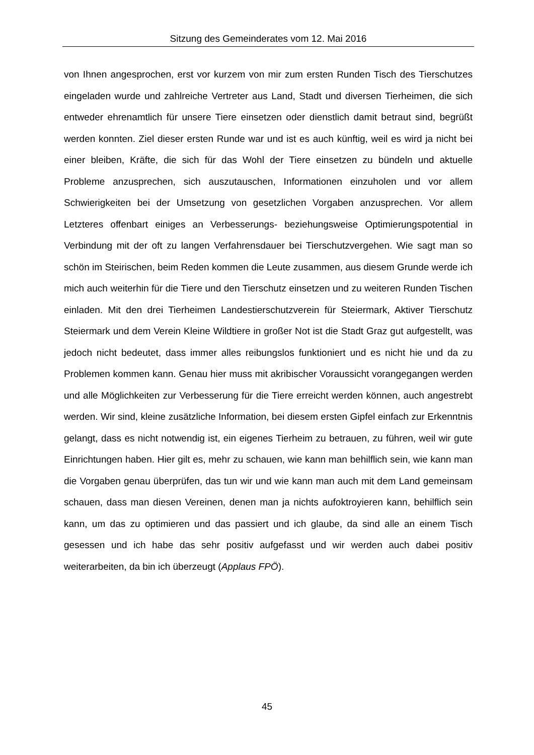Sitzung des Gemeinderates vom 12. Mai 2016
von Ihnen angesprochen, erst vor kurzem von mir zum ersten Runden Tisch des Tierschutzes eingeladen wurde und zahlreiche Vertreter aus Land, Stadt und diversen Tierheimen, die sich entweder ehrenamtlich für unsere Tiere einsetzen oder dienstlich damit betraut sind, begrüßt werden konnten. Ziel dieser ersten Runde war und ist es auch künftig, weil es wird ja nicht bei einer bleiben, Kräfte, die sich für das Wohl der Tiere einsetzen zu bündeln und aktuelle Probleme anzusprechen, sich auszutauschen, Informationen einzuholen und vor allem Schwierigkeiten bei der Umsetzung von gesetzlichen Vorgaben anzusprechen. Vor allem Letzteres offenbart einiges an Verbesserungs- beziehungsweise Optimierungspotential in Verbindung mit der oft zu langen Verfahrensdauer bei Tierschutzvergehen. Wie sagt man so schön im Steirischen, beim Reden kommen die Leute zusammen, aus diesem Grunde werde ich mich auch weiterhin für die Tiere und den Tierschutz einsetzen und zu weiteren Runden Tischen einladen. Mit den drei Tierheimen Landestierschutzverein für Steiermark, Aktiver Tierschutz Steiermark und dem Verein Kleine Wildtiere in großer Not ist die Stadt Graz gut aufgestellt, was jedoch nicht bedeutet, dass immer alles reibungslos funktioniert und es nicht hie und da zu Problemen kommen kann. Genau hier muss mit akribischer Voraussicht vorangegangen werden und alle Möglichkeiten zur Verbesserung für die Tiere erreicht werden können, auch angestrebt werden. Wir sind, kleine zusätzliche Information, bei diesem ersten Gipfel einfach zur Erkenntnis gelangt, dass es nicht notwendig ist, ein eigenes Tierheim zu betrauen, zu führen, weil wir gute Einrichtungen haben. Hier gilt es, mehr zu schauen, wie kann man behilflich sein, wie kann man die Vorgaben genau überprüfen, das tun wir und wie kann man auch mit dem Land gemeinsam schauen, dass man diesen Vereinen, denen man ja nichts aufoktroyieren kann, behilflich sein kann, um das zu optimieren und das passiert und ich glaube, da sind alle an einem Tisch gesessen und ich habe das sehr positiv aufgefasst und wir werden auch dabei positiv weiterarbeiten, da bin ich überzeugt (Applaus FPÖ).
45